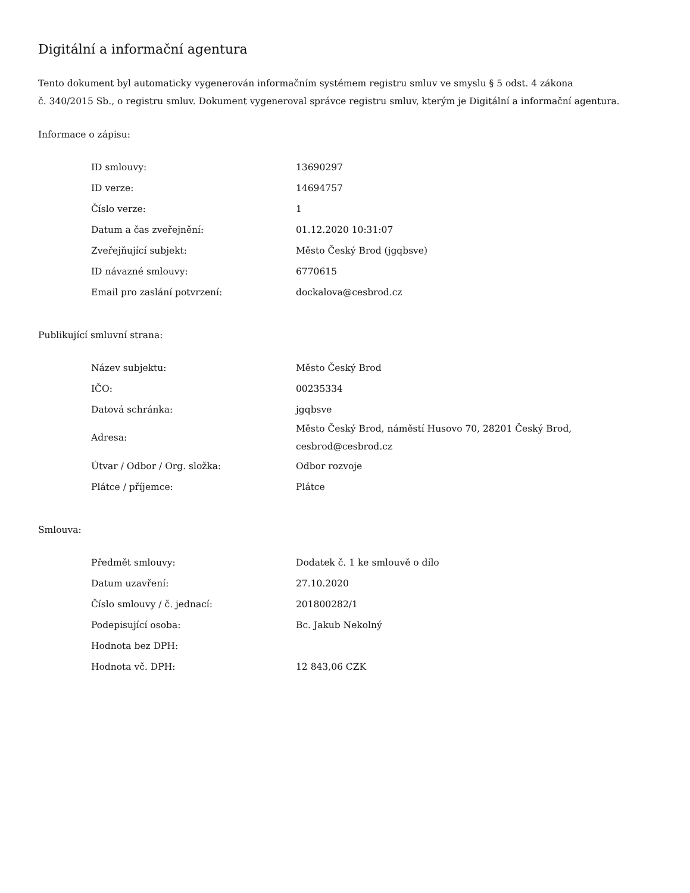Digitální a informační agentura
Tento dokument byl automaticky vygenerován informačním systémem registru smluv ve smyslu § 5 odst. 4 zákona
č. 340/2015 Sb., o registru smluv. Dokument vygeneroval správce registru smluv, kterým je Digitální a informační agentura.
Informace o zápisu:
| ID smlouvy: | 13690297 |
| ID verze: | 14694757 |
| Číslo verze: | 1 |
| Datum a čas zveřejnění: | 01.12.2020 10:31:07 |
| Zveřejňující subjekt: | Město Český Brod (jgqbsve) |
| ID návazné smlouvy: | 6770615 |
| Email pro zaslání potvrzení: | dockalova@cesbrod.cz |
Publikující smluvní strana:
| Název subjektu: | Město Český Brod |
| IČO: | 00235334 |
| Datová schránka: | jgqbsve |
| Adresa: | Město Český Brod, náměstí Husovo 70, 28201 Český Brod, cesbrod@cesbrod.cz |
| Útvar / Odbor / Org. složka: | Odbor rozvoje |
| Plátce / příjemce: | Plátce |
Smlouva:
| Předmět smlouvy: | Dodatek č. 1 ke smlouvě o dílo |
| Datum uzavření: | 27.10.2020 |
| Číslo smlouvy / č. jednací: | 201800282/1 |
| Podepisující osoba: | Bc. Jakub Nekolný |
| Hodnota bez DPH: | |
| Hodnota vč. DPH: | 12 843,06 CZK |